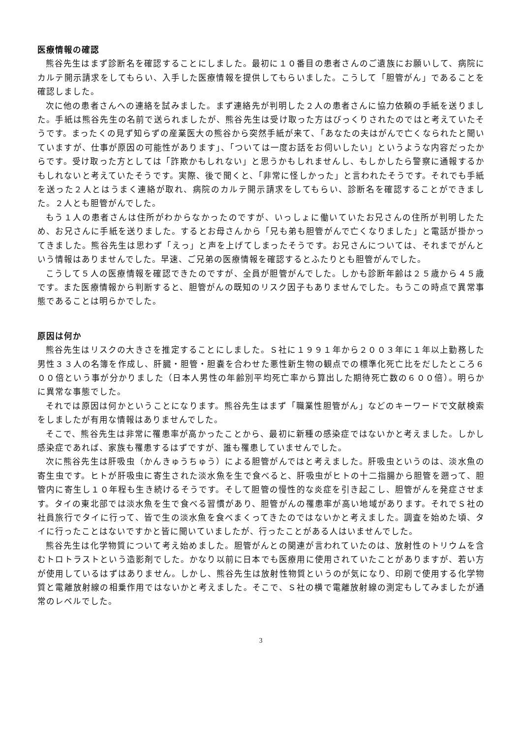医療情報の確認
熊谷先生はまず診断名を確認することにしました。最初に１０番目の患者さんのご遺族にお願いして、病院にカルテ開示請求をしてもらい、入手した医療情報を提供してもらいました。こうして「胆管がん」であることを確認しました。
次に他の患者さんへの連絡を試みました。まず連絡先が判明した２人の患者さんに協力依頼の手紙を送りました。手紙は熊谷先生の名前で送られましたが、熊谷先生は受け取った方はびっくりされたのではと考えていたそうです。まったくの見ず知らずの産業医大の熊谷から突然手紙が来て、「あなたの夫はがんで亡くなられたと聞いていますが、仕事が原因の可能性があります」、「ついては一度お話をお伺いしたい」というような内容だったからです。受け取った方としては「詐欺かもしれない」と思うかもしれませんし、もしかしたら警察に通報するかもしれないと考えていたそうです。実際、後で聞くと、「非常に怪しかった」と言われたそうです。それでも手紙を送った２人とはうまく連絡が取れ、病院のカルテ開示請求をしてもらい、診断名を確認することができました。２人とも胆管がんでした。
もう１人の患者さんは住所がわからなかったのですが、いっしょに働いていたお兄さんの住所が判明したため、お兄さんに手紙を送りました。するとお母さんから「兄も弟も胆管がんで亡くなりました」と電話が掛かってきました。熊谷先生は思わず「えっ」と声を上げてしまったそうです。お兄さんについては、それまでがんという情報はありませんでした。早速、ご兄弟の医療情報を確認するとふたりとも胆管がんでした。
こうして５人の医療情報を確認できたのですが、全員が胆管がんでした。しかも診断年齢は２５歳から４５歳です。また医療情報から判断すると、胆管がんの既知のリスク因子もありませんでした。もうこの時点で異常事態であることは明らかでした。
原因は何か
熊谷先生はリスクの大きさを推定することにしました。Ｓ社に１９９１年から２００３年に１年以上勤務した男性３３人の名簿を作成し、肝臓・胆管・胆嚢を合わせた悪性新生物の観点での標準化死亡比をだしたところ６００倍という事が分かりました（日本人男性の年齢別平均死亡率から算出した期待死亡数の６００倍）。明らかに異常な事態でした。
それでは原因は何かということになります。熊谷先生はまず「職業性胆管がん」などのキーワードで文献検索をしましたが有用な情報はありませんでした。
そこで、熊谷先生は非常に罹患率が高かったことから、最初に新種の感染症ではないかと考えました。しかし感染症であれば、家族も罹患するはずですが、誰も罹患していませんでした。
次に熊谷先生は肝吸虫（かんきゅうちゅう）による胆管がんではと考えました。肝吸虫というのは、淡水魚の寄生虫です。ヒトが肝吸虫に寄生された淡水魚を生で食べると、肝吸虫がヒトの十二指腸から胆管を遡って、胆管内に寄生し１０年程も生き続けるそうです。そして胆管の慢性的な炎症を引き起こし、胆管がんを発症させます。タイの東北部では淡水魚を生で食べる習慣があり、胆管がんの罹患率が高い地域があります。それでＳ社の社員旅行でタイに行って、皆で生の淡水魚を食べまくってきたのではないかと考えました。調査を始めた頃、タイに行ったことはないですかと皆に聞いていましたが、行ったことがある人はいませんでした。
熊谷先生は化学物質について考え始めました。胆管がんとの関連が言われていたのは、放射性のトリウムを含むトロトラストという造影剤でした。かなり以前に日本でも医療用に使用されていたことがありますが、若い方が使用しているはずはありません。しかし、熊谷先生は放射性物質というのが気になり、印刷で使用する化学物質と電離放射線の相乗作用ではないかと考えました。そこで、Ｓ社の横で電離放射線の測定もしてみましたが通常のレベルでした。
3